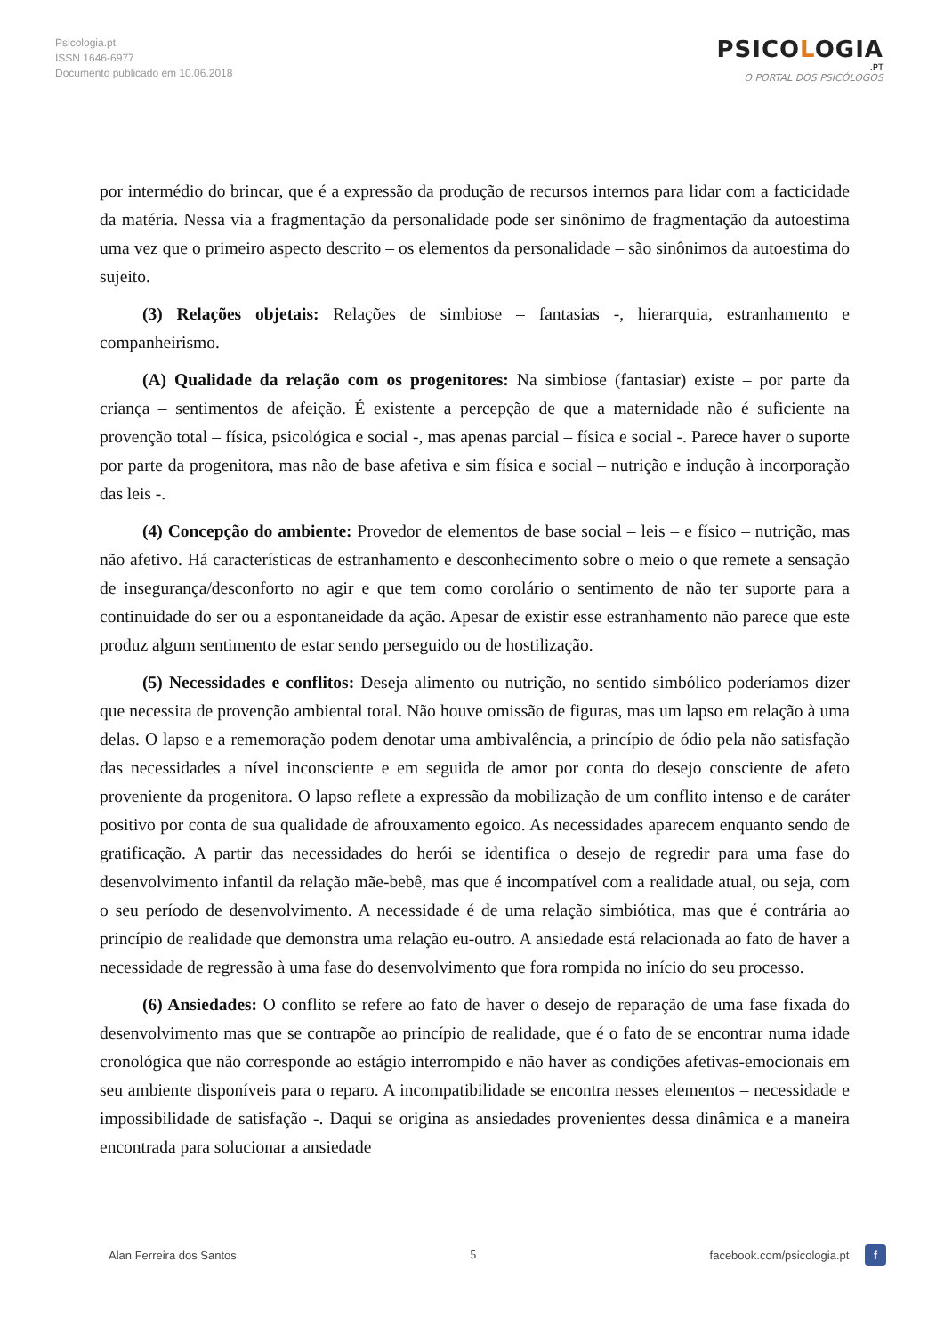Psicologia.pt
ISSN 1646-6977
Documento publicado em 10.06.2018
PSICOLOGIA
.PT
O PORTAL DOS PSICÓLOGOS
por intermédio do brincar, que é a expressão da produção de recursos internos para lidar com a facticidade da matéria. Nessa via a fragmentação da personalidade pode ser sinônimo de fragmentação da autoestima uma vez que o primeiro aspecto descrito – os elementos da personalidade – são sinônimos da autoestima do sujeito.
(3) Relações objetais: Relações de simbiose – fantasias -, hierarquia, estranhamento e companheirismo.
(A) Qualidade da relação com os progenitores: Na simbiose (fantasiar) existe – por parte da criança – sentimentos de afeição. É existente a percepção de que a maternidade não é suficiente na provenção total – física, psicológica e social -, mas apenas parcial – física e social -. Parece haver o suporte por parte da progenitora, mas não de base afetiva e sim física e social – nutrição e indução à incorporação das leis -.
(4) Concepção do ambiente: Provedor de elementos de base social – leis – e físico – nutrição, mas não afetivo. Há características de estranhamento e desconhecimento sobre o meio o que remete a sensação de insegurança/desconforto no agir e que tem como corolário o sentimento de não ter suporte para a continuidade do ser ou a espontaneidade da ação. Apesar de existir esse estranhamento não parece que este produz algum sentimento de estar sendo perseguido ou de hostilização.
(5) Necessidades e conflitos: Deseja alimento ou nutrição, no sentido simbólico poderíamos dizer que necessita de provenção ambiental total. Não houve omissão de figuras, mas um lapso em relação à uma delas. O lapso e a rememoração podem denotar uma ambivalência, a princípio de ódio pela não satisfação das necessidades a nível inconsciente e em seguida de amor por conta do desejo consciente de afeto proveniente da progenitora. O lapso reflete a expressão da mobilização de um conflito intenso e de caráter positivo por conta de sua qualidade de afrouxamento egoico. As necessidades aparecem enquanto sendo de gratificação. A partir das necessidades do herói se identifica o desejo de regredir para uma fase do desenvolvimento infantil da relação mãe-bebê, mas que é incompatível com a realidade atual, ou seja, com o seu período de desenvolvimento. A necessidade é de uma relação simbiótica, mas que é contrária ao princípio de realidade que demonstra uma relação eu-outro. A ansiedade está relacionada ao fato de haver a necessidade de regressão à uma fase do desenvolvimento que fora rompida no início do seu processo.
(6) Ansiedades: O conflito se refere ao fato de haver o desejo de reparação de uma fase fixada do desenvolvimento mas que se contrapõe ao princípio de realidade, que é o fato de se encontrar numa idade cronológica que não corresponde ao estágio interrompido e não haver as condições afetivas-emocionais em seu ambiente disponíveis para o reparo. A incompatibilidade se encontra nesses elementos – necessidade e impossibilidade de satisfação -. Daqui se origina as ansiedades provenientes dessa dinâmica e a maneira encontrada para solucionar a ansiedade
Alan Ferreira dos Santos 5 facebook.com/psicologia.pt f